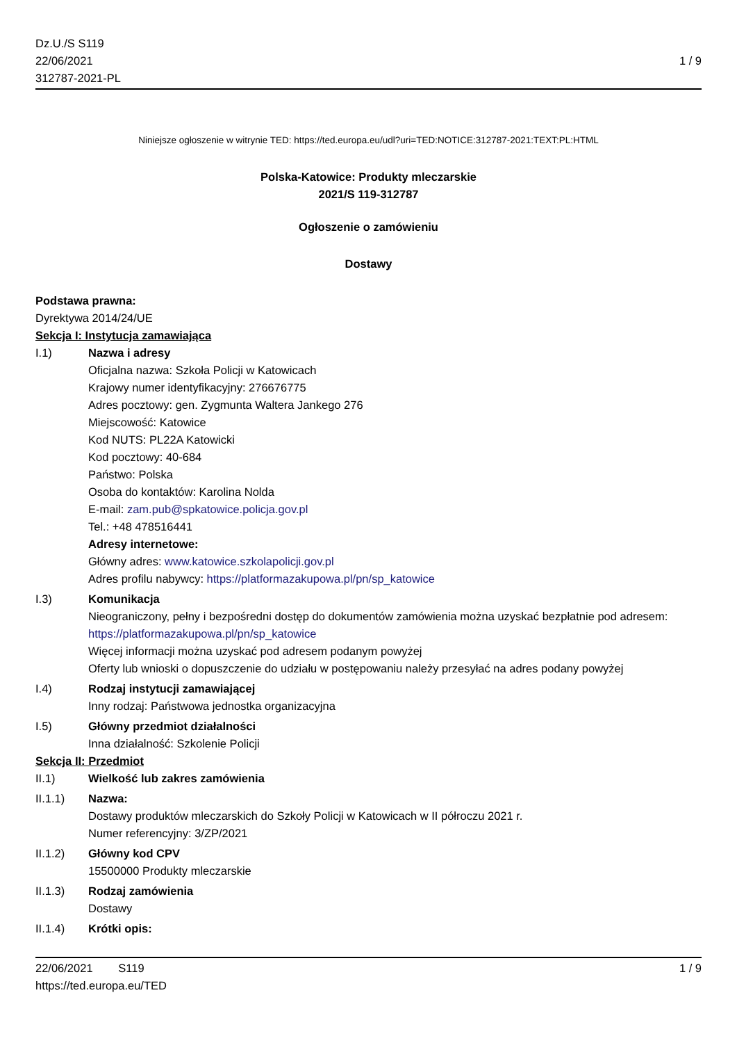Dz.U./S S119
22/06/2021
312787-2021-PL
1 / 9
Niniejsze ogłoszenie w witrynie TED: https://ted.europa.eu/udl?uri=TED:NOTICE:312787-2021:TEXT:PL:HTML
Polska-Katowice: Produkty mleczarskie
2021/S 119-312787
Ogłoszenie o zamówieniu
Dostawy
Podstawa prawna:
Dyrektywa 2014/24/UE
Sekcja I: Instytucja zamawiająca
I.1) Nazwa i adresy
Oficjalna nazwa: Szkoła Policji w Katowicach
Krajowy numer identyfikacyjny: 276676775
Adres pocztowy: gen. Zygmunta Waltera Jankego 276
Miejscowość: Katowice
Kod NUTS: PL22A Katowicki
Kod pocztowy: 40-684
Państwo: Polska
Osoba do kontaktów: Karolina Nolda
E-mail: zam.pub@spkatowice.policja.gov.pl
Tel.: +48 478516441
Adresy internetowe:
Główny adres: www.katowice.szkolapolicji.gov.pl
Adres profilu nabywcy: https://platformazakupowa.pl/pn/sp_katowice
I.3) Komunikacja
Nieograniczony, pełny i bezpośredni dostęp do dokumentów zamówienia można uzyskać bezpłatnie pod adresem: https://platformazakupowa.pl/pn/sp_katowice
Więcej informacji można uzyskać pod adresem podanym powyżej
Oferty lub wnioski o dopuszczenie do udziału w postępowaniu należy przesyłać na adres podany powyżej
I.4) Rodzaj instytucji zamawiającej
Inny rodzaj: Państwowa jednostka organizacyjna
I.5) Główny przedmiot działalności
Inna działalność: Szkolenie Policji
Sekcja II: Przedmiot
II.1) Wielkość lub zakres zamówienia
II.1.1) Nazwa:
Dostawy produktów mleczarskich do Szkoły Policji w Katowicach w II półroczu 2021 r.
Numer referencyjny: 3/ZP/2021
II.1.2) Główny kod CPV
15500000 Produkty mleczarskie
II.1.3) Rodzaj zamówienia
Dostawy
II.1.4) Krótki opis:
22/06/2021 S119
https://ted.europa.eu/TED
1 / 9